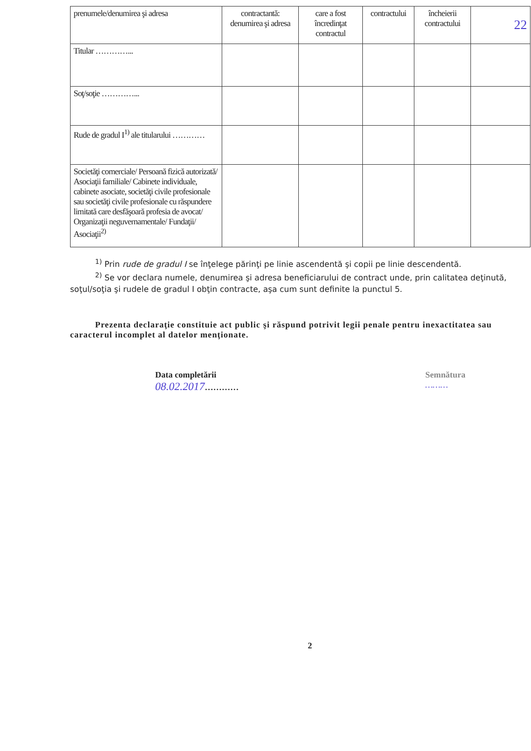22
| prenumele/denumirea şi adresa | contractantă: denumirea şi adresa | care a fost încredinţat contractul | contractului | încheierii contractului | |
| Titular …………... | | | | | |
| Soţ/soţie …………... | | | | | |
| Rude de gradul I<sup>1)</sup> ale titularului ………… | | | | | |
| Societăţi comerciale/ Persoană fizică autorizată/ Asociaţii familiale/ Cabinete individuale, cabinete asociate, societăţi civile profesionale sau societăţi civile profesionale cu răspundere limitată care desfăşoară profesia de avocat/ Organizaţii neguvernamentale/ Fundaţii/ Asociaţii<sup>2)</sup> | | | | | |
<sup>1)</sup> Prin rude de gradul I se înţelege părinţi pe linie ascendentă şi copii pe linie descendentă.
<sup>2)</sup> Se vor declara numele, denumirea şi adresa beneficiarului de contract unde, prin calitatea deţinută, soţul/soţia şi rudele de gradul I obţin contracte, aşa cum sunt definite la punctul 5.
Prezenta declaraţie constituie act public şi răspund potrivit legii penale pentru inexactitatea sau caracterul incomplet al datelor menţionate.
Data completării
08.02.2017…………
Semnătura
………
2